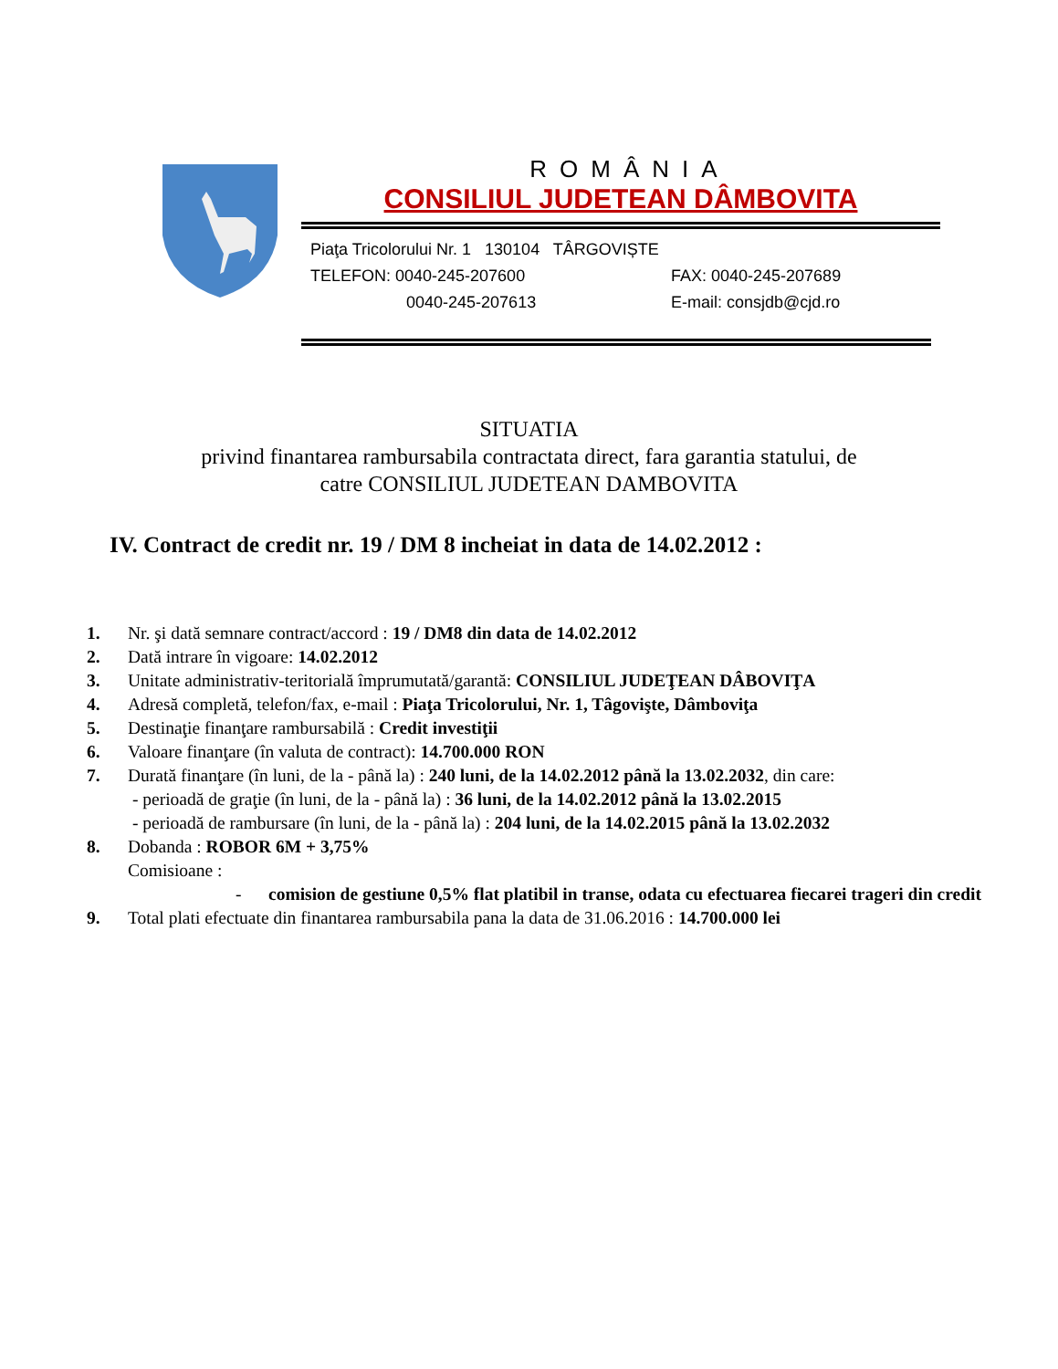ROMÂNIA
CONSILIUL JUDETEAN DÂMBOVITA
Piaţa Tricolorului Nr. 1 130104 TÂRGOVIȘTE
TELEFON: 0040-245-207600 FAX: 0040-245-207689
0040-245-207613 E-mail: consjdb@cjd.ro
SITUATIA
privind finantarea rambursabila contractata direct, fara garantia statului, de
catre CONSILIUL JUDETEAN DAMBOVITA
IV. Contract de credit nr. 19 / DM 8 incheiat in data de 14.02.2012 :
1. Nr. şi dată semnare contract/accord : 19 / DM8 din data de 14.02.2012
2. Dată intrare în vigoare: 14.02.2012
3. Unitate administrativ-teritorială împrumutată/garantă: CONSILIUL JUDEŢEAN DÂBOVIŢA
4. Adresă completă, telefon/fax, e-mail : Piaţa Tricolorului, Nr. 1, Tâgovişte, Dâmboviţa
5. Destinaţie finanţare rambursabilă : Credit investiţii
6. Valoare finanţare (în valuta de contract): 14.700.000 RON
7. Durată finanţare (în luni, de la - până la) : 240 luni, de la 14.02.2012 până la 13.02.2032, din care:
- perioadă de graţie (în luni, de la - până la) : 36 luni, de la 14.02.2012 până la 13.02.2015
- perioadă de rambursare (în luni, de la - până la) : 204 luni, de la 14.02.2015 până la 13.02.2032
8. Dobanda : ROBOR 6M + 3,75%
Comisioane :
- comision de gestiune 0,5% flat platibil in transe, odata cu efectuarea fiecarei trageri din credit
9. Total plati efectuate din finantarea rambursabila pana la data de 31.06.2016 : 14.700.000 lei